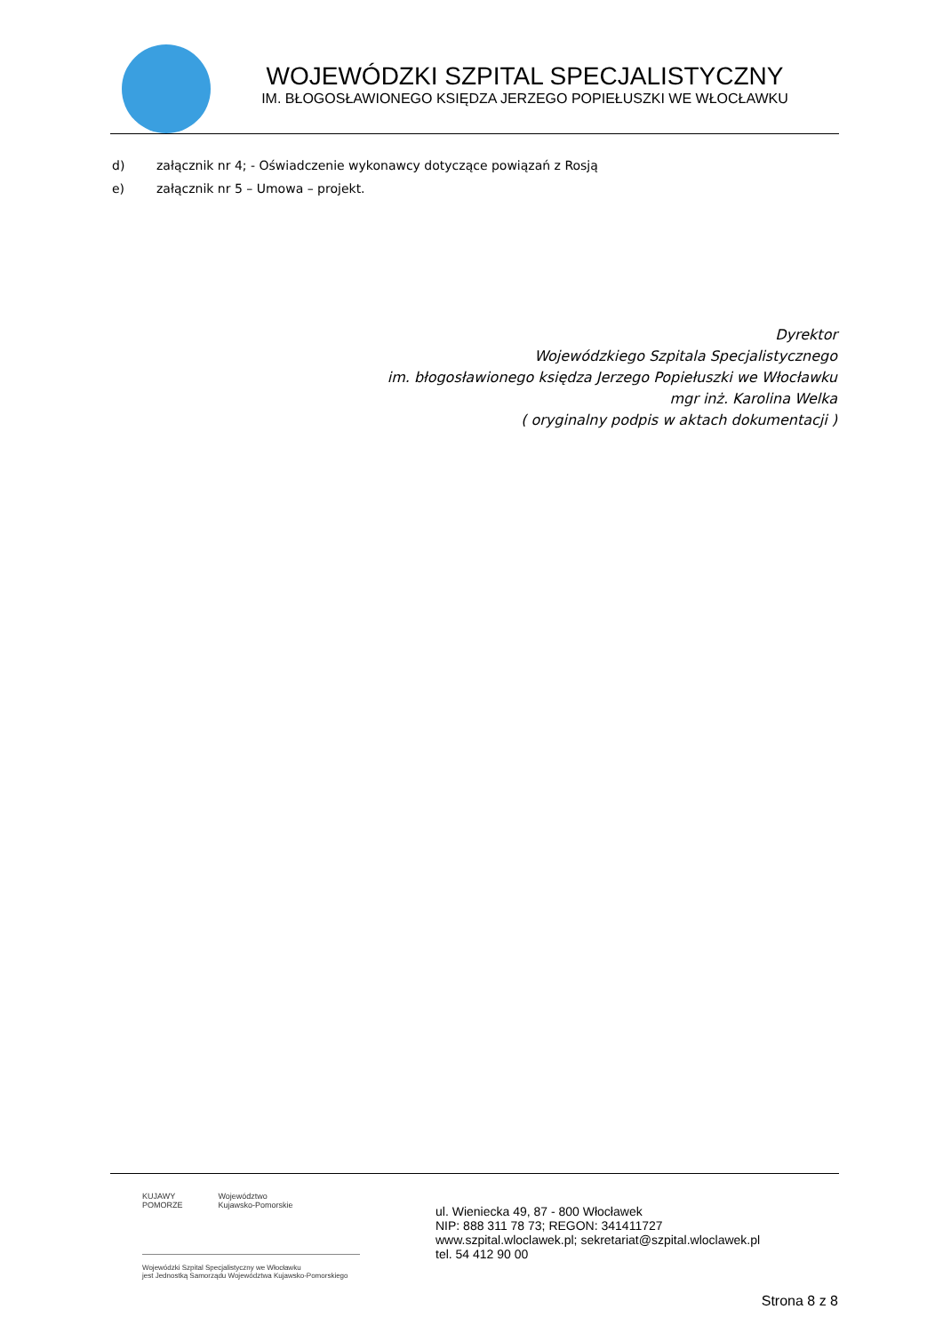WOJEWÓDZKI SZPITAL SPECJALISTYCZNY
IM. BŁOGOSŁAWIONEGO KSIĘDZA JERZEGO POPIEŁUSZKI WE WŁOCŁAWKU
d) załącznik nr 4; - Oświadczenie wykonawcy dotyczące powiązań z Rosją
e) załącznik nr 5 – Umowa – projekt.
Dyrektor
Wojewódzkiego Szpitala Specjalistycznego
im. błogosławionego księdza Jerzego Popiełuszki we Włocławku
mgr inż. Karolina Welka
( oryginalny podpis w aktach dokumentacji )
KUJAWY
POMORZE
Województwo
Kujawsko-Pomorskie
Wojewódzki Szpital Specjalistyczny we Włocławku
jest Jednostką Samorządu Województwa Kujawsko-Pomorskiego
ul. Wieniecka 49, 87 - 800 Włocławek
NIP: 888 311 78 73; REGON: 341411727
www.szpital.wloclawek.pl; sekretariat@szpital.wloclawek.pl
tel. 54 412 90 00
Strona 8 z 8